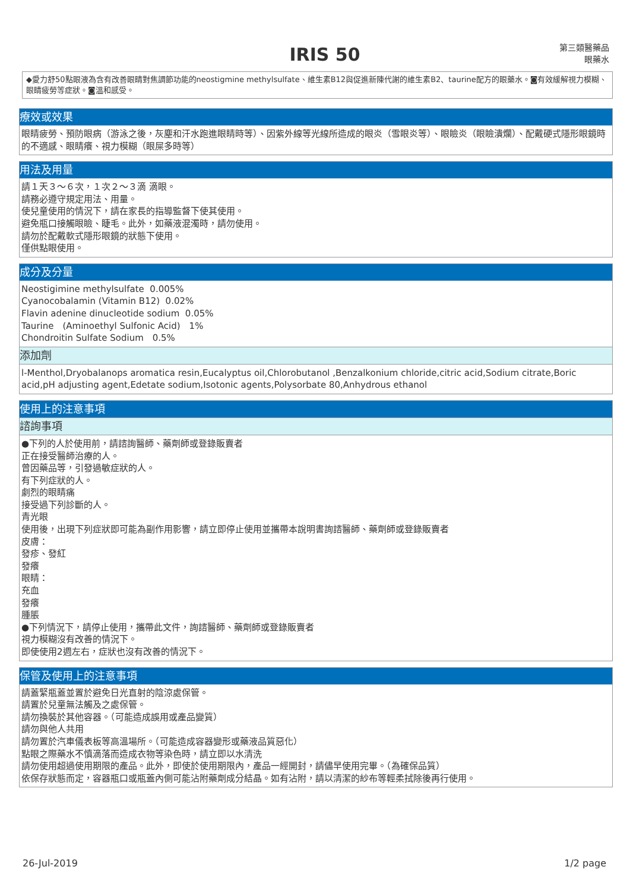IRIS 50
第三類醫藥品
眼藥水
◆愛力舒50點眼液為含有改善眼睛對焦調節功能的neostigmine methylsulfate、維生素B12與促進新陳代謝的維生素B2、taurine配方的眼藥水。◙有效緩解視力模糊、眼睛疲勞等症狀。◙溫和感受。
療效或效果
眼睛疲勞、預防眼病（游泳之後，灰塵和汗水跑進眼睛時等）、因紫外線等光線所造成的眼炎（雪眼炎等）、眼瞼炎（眼瞼潰爛）、配戴硬式隱形眼鏡時的不適感、眼睛癢、視力模糊（眼屎多時等）
用法及用量
請１天３～６次，１次２～３滴 滴眼。
請務必遵守規定用法、用量。
使兒童使用的情況下，請在家長的指導監督下使其使用。
避免瓶口接觸眼瞼、睫毛。此外，如藥液混濁時，請勿使用。
請勿於配戴軟式隱形眼鏡的狀態下使用。
僅供點眼使用。
成分及分量
Neostigimine methylsulfate 0.005%
Cyanocobalamin (Vitamin B12) 0.02%
Flavin adenine dinucleotide sodium 0.05%
Taurine　(Aminoethyl Sulfonic Acid)　1%
Chondroitin Sulfate Sodium　0.5%
添加劑
l-Menthol,Dryobalanops aromatica resin,Eucalyptus oil,Chlorobutanol ,Benzalkonium chloride,citric acid,Sodium citrate,Boric acid,pH adjusting agent,Edetate sodium,Isotonic agents,Polysorbate 80,Anhydrous ethanol
使用上的注意事項
諮詢事項
●下列的人於使用前，請諮詢醫師、藥劑師或登錄販賣者
正在接受醫師治療的人。
曾因藥品等，引發過敏症狀的人。
有下列症狀的人。
劇烈的眼睛痛
接受過下列診斷的人。
青光眼
使用後，出現下列症狀即可能為副作用影響，請立即停止使用並攜帶本說明書詢諮醫師、藥劑師或登錄販賣者
皮膚：
發疹、發紅
發癢
眼睛：
充血
發癢
腫脹
●下列情況下，請停止使用，攜帶此文件，詢諮醫師、藥劑師或登錄販賣者
視力模糊沒有改善的情況下。
即使使用2週左右，症狀也沒有改善的情況下。
保管及使用上的注意事項
請蓋緊瓶蓋並置於避免日光直射的陰涼處保管。
請置於兒童無法觸及之處保管。
請勿換裝於其他容器。（可能造成誤用或產品變質）
請勿與他人共用
請勿置於汽車儀表板等高溫場所。（可能造成容器變形或藥液品質惡化）
點眼之際藥水不慎滴落而造成衣物等染色時，請立即以水清洗
請勿使用超過使用期限的產品。此外，即使於使用期限內，產品一經開封，請儘早使用完畢。（為確保品質）
依保存狀態而定，容器瓶口或瓶蓋內側可能沾附藥劑成分結晶。如有沾附，請以清潔的紗布等輕柔拭除後再行使用。
26-Jul-2019 1/2 page